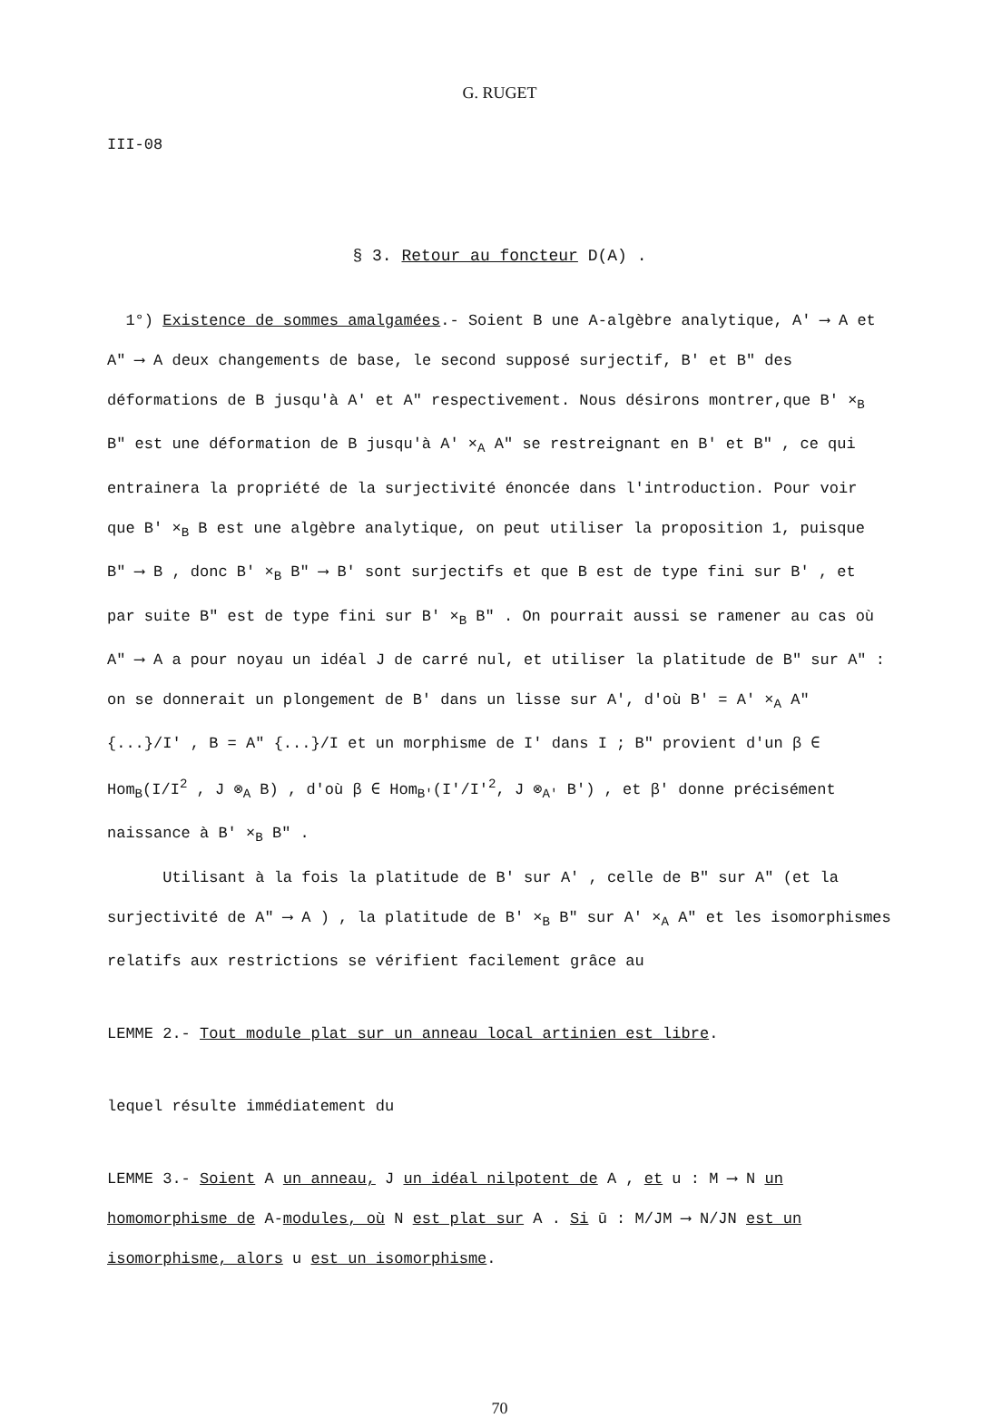G. RUGET
III-08
§ 3. Retour au foncteur D(A) .
1°) Existence de sommes amalgamées.- Soient B une A-algèbre analytique, A' ⟶ A et A" ⟶ A deux changements de base, le second supposé surjectif, B' et B" des déformations de B jusqu'à A' et A" respectivement. Nous désirons montrer,que B' ×<sub>B</sub> B" est une déformation de B jusqu'à A' ×<sub>A</sub> A" se restreignant en B' et B" , ce qui entrainera la propriété de la surjectivité énoncée dans l'introduction. Pour voir que B' ×<sub>B</sub> B est une algèbre analytique, on peut utiliser la proposition 1, puisque B" ⟶ B , donc B' ×<sub>B</sub> B" ⟶ B' sont surjectifs et que B est de type fini sur B' , et par suite B" est de type fini sur B' ×<sub>B</sub> B" . On pourrait aussi se ramener au cas où A" ⟶ A a pour noyau un idéal J de carré nul, et utiliser la platitude de B" sur A" : on se donnerait un plongement de B' dans un lisse sur A', d'où B' = A' ×<sub>A</sub> A" {...}/I' , B = A" {...}/I et un morphisme de I' dans I ; B" provient d'un β ∈ Hom<sub>B</sub>(I/I<sup>2</sup> , J ⊗<sub>A</sub> B) , d'où β ∈ Hom<sub>B'</sub>(I'/I'<sup>2</sup>, J ⊗<sub>A'</sub> B') , et β' donne précisément naissance à B' ×<sub>B</sub> B" .
Utilisant à la fois la platitude de B' sur A' , celle de B" sur A" (et la surjectivité de A" ⟶ A ) , la platitude de B' ×<sub>B</sub> B" sur A' ×<sub>A</sub> A" et les isomorphismes relatifs aux restrictions se vérifient facilement grâce au
LEMME 2.- Tout module plat sur un anneau local artinien est libre.
lequel résulte immédiatement du
LEMME 3.- Soient A un anneau, J un idéal nilpotent de A , et u : M ⟶ N un homomorphisme de A-modules, où N est plat sur A . Si ū : M/JM ⟶ N/JN est un isomorphisme, alors u est un isomorphisme.
70